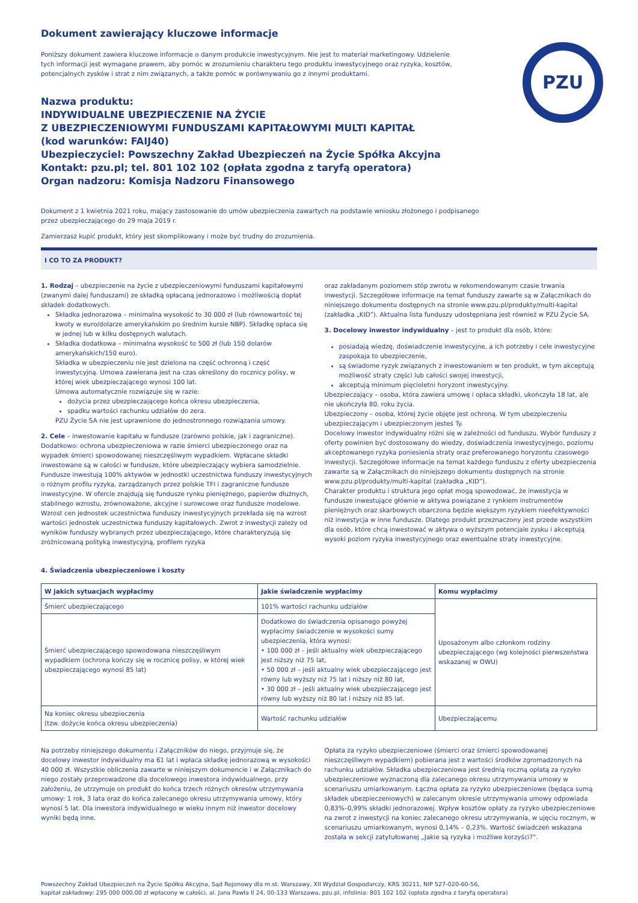Dokument zawierający kluczowe informacje
PZU
Poniższy dokument zawiera kluczowe informacje o danym produkcie inwestycyjnym. Nie jest to materiał marketingowy. Udzielenie tych informacji jest wymagane prawem, aby pomóc w zrozumieniu charakteru tego produktu inwestycyjnego oraz ryzyka, kosztów, potencjalnych zysków i strat z nim związanych, a także pomóc w porównywaniu go z innymi produktami.
Nazwa produktu:
INDYWIDUALNE UBEZPIECZENIE NA ŻYCIE
Z UBEZPIECZENIOWYMI FUNDUSZAMI KAPITAŁOWYMI MULTI KAPITAŁ
(kod warunków: FAIJ40)
Ubezpieczyciel: Powszechny Zakład Ubezpieczeń na Życie Spółka Akcyjna
Kontakt: pzu.pl; tel. 801 102 102 (opłata zgodna z taryfą operatora)
Organ nadzoru: Komisja Nadzoru Finansowego
Dokument z 1 kwietnia 2021 roku, mający zastosowanie do umów ubezpieczenia zawartych na podstawie wniosku złożonego i podpisanego
przez ubezpieczającego do 29 maja 2019 r.
Zamierzasz kupić produkt, który jest skomplikowany i może być trudny do zrozumienia.
I CO TO ZA PRODUKT?
1. Rodzaj – ubezpieczenie na życie z ubezpieczeniowymi funduszami kapitałowymi (zwanymi dalej funduszami) ze składką opłacaną jednorazowo i możliwością dopłat składek dodatkowych.
Składka jednorazowa – minimalna wysokość to 30 000 zł (lub równowartość tej kwoty w euro/dolarze amerykańskim po średnim kursie NBP). Składkę opłaca się w jednej lub w kilku dostępnych walutach.
Składka dodatkowa – minimalna wysokość to 500 zł (lub 150 dolarów amerykańskich/150 euro).
Składka w ubezpieczeniu nie jest dzielona na część ochronną i część inwestycyjną. Umowa zawierana jest na czas określony do rocznicy polisy, w której wiek ubezpieczającego wynosi 100 lat.
Umowa automatycznie rozwiązuje się w razie:
dożycia przez ubezpieczającego końca okresu ubezpieczenia,
spadku wartości rachunku udziałów do zera.
PZU Życie SA nie jest uprawnione do jednostronnego rozwiązania umowy.
2. Cele – inwestowanie kapitału w fundusze (zarówno polskie, jak i zagraniczne). Dodatkowo: ochrona ubezpieczeniowa w razie śmierci ubezpieczonego oraz na wypadek śmierci spowodowanej nieszczęśliwym wypadkiem. Wpłacane składki inwestowane są w całości w fundusze, które ubezpieczający wybiera samodzielnie. Fundusze inwestują 100% aktywów w jednostki uczestnictwa funduszy inwestycyjnych o różnym profilu ryzyka, zarządzanych przez polskie TFI i zagraniczne fundusze inwestycyjne. W ofercie znajdują się fundusze rynku pieniężnego, papierów dłużnych, stabilnego wzrostu, zrównoważone, akcyjne i surowcowe oraz fundusze modelowe. Wzrost cen jednostek uczestnictwa funduszy inwestycyjnych przekłada się na wzrost wartości jednostek uczestnictwa funduszy kapitałowych. Zwrot z inwestycji zależy od wyników funduszy wybranych przez ubezpieczającego, które charakteryzują się zróżnicowaną polityką inwestycyjną, profilem ryzyka
oraz zakładanym poziomem stóp zwrotu w rekomendowanym czasie trwania inwestycji. Szczegółowe informacje na temat funduszy zawarte są w Załącznikach do niniejszego dokumentu dostępnych na stronie www.pzu.pl/produkty/multi-kapital (zakładka „KID”). Aktualna lista funduszy udostępniana jest również w PZU Życie SA.
3. Docelowy inwestor indywidualny – jest to produkt dla osób, które:
posiadają wiedzę, doświadczenie inwestycyjne, a ich potrzeby i cele inwestycyjne zaspokaja to ubezpieczenie,
są świadome ryzyk związanych z inwestowaniem w ten produkt, w tym akceptują możliwość straty części lub całości swojej inwestycji,
akceptują minimum pięcioletni horyzont inwestycyjny.
Ubezpieczający – osoba, która zawiera umowę i opłaca składki, ukończyła 18 lat, ale nie ukończyła 80. roku życia.
Ubezpieczony – osoba, której życie objęte jest ochroną. W tym ubezpieczeniu ubezpieczającym i ubezpieczonym jesteś Ty.
Docelowy inwestor indywidualny różni się w zależności od funduszu. Wybór funduszy z oferty powinien być dostosowany do wiedzy, doświadczenia inwestycyjnego, poziomu akceptowanego ryzyka poniesienia straty oraz preferowanego horyzontu czasowego inwestycji. Szczegółowe informacje na temat każdego funduszu z oferty ubezpieczenia zawarte są w Załącznikach do niniejszego dokumentu dostępnych na stronie www.pzu.pl/produkty/multi-kapital (zakładka „KID”).
Charakter produktu i struktura jego opłat mogą spowodować, że inwestycja w fundusze inwestujące głównie w aktywa powiązane z rynkiem instrumentów pieniężnych oraz skarbowych obarczona będzie większym ryzykiem nieefektywności niż inwestycja w inne fundusze. Dlatego produkt przeznaczony jest przede wszystkim dla osób, które chcą inwestować w aktywa o wyższym potencjale zysku i akceptują wysoki poziom ryzyka inwestycyjnego oraz ewentualne straty inwestycyjne.
4. Świadczenia ubezpieczeniowe i koszty
| W jakich sytuacjach wypłacimy | Jakie świadczenie wypłacimy | Komu wypłacimy |
| --- | --- | --- |
| Śmierć ubezpieczającego | 101% wartości rachunku udziałów | Uposażonym albo członkom rodziny ubezpieczającego (wg kolejności pierwszeństwa wskazanej w OWU) |
| Śmierć ubezpieczającego spowodowana nieszczęśliwym wypadkiem (ochrona kończy się w rocznicę polisy, w której wiek ubezpieczającego wynosi 85 lat) | Dodatkowo do świadczenia opisanego powyżej wypłacimy świadczenie w wysokości sumy ubezpieczenia, która wynosi: • 100 000 zł – jeśli aktualny wiek ubezpieczającego jest niższy niż 75 lat, • 50 000 zł – jeśli aktualny wiek ubezpieczającego jest równy lub wyższy niż 75 lat i niższy niż 80 lat, • 30 000 zł – jeśli aktualny wiek ubezpieczającego jest równy lub wyższy niż 80 lat i niższy niż 85 lat. | |
| Na koniec okresu ubezpieczenia (tzw. dożycie końca okresu ubezpieczenia) | Wartość rachunku udziałów | Ubezpieczającemu |
Na potrzeby niniejszego dokumentu i Załączników do niego, przyjmuje się, że docelowy inwestor indywidualny ma 61 lat i wpłaca składkę jednorazową w wysokości 40 000 zł. Wszystkie obliczenia zawarte w niniejszym dokumencie i w Załącznikach do niego zostały przeprowadzone dla docelowego inwestora indywidualnego, przy założeniu, że utrzymuje on produkt do końca trzech różnych okresów utrzymywania umowy: 1 rok, 3 lata oraz do końca zalecanego okresu utrzymywania umowy, który wynosi 5 lat. Dla inwestora indywidualnego w wieku innym niż inwestor docelowy wyniki będą inne.
Opłata za ryzyko ubezpieczeniowe (śmierci oraz śmierci spowodowanej nieszczęśliwym wypadkiem) pobierana jest z wartości środków zgromadzonych na rachunku udziałów. Składka ubezpieczeniowa jest średnią roczną opłatą za ryzyko ubezpieczeniowe wyznaczoną dla zalecanego okresu utrzymywania umowy w scenariuszu umiarkowanym. Łączna opłata za ryzyko ubezpieczeniowe (będąca sumą składek ubezpieczeniowych) w zalecanym okresie utrzymywania umowy odpowiada 0,83%–0,99% składki jednorazowej. Wpływ kosztów opłaty za ryzyko ubezpieczeniowe na zwrot z inwestycji na koniec zalecanego okresu utrzymywania, w ujęciu rocznym, w scenariuszu umiarkowanym, wynosi 0,14% – 0,23%. Wartość świadczeń wskazana została w sekcji zatytułowanej „Jakie są ryzyka i możliwe korzyści?”.
Powszechny Zakład Ubezpieczeń na Życie Spółka Akcyjna, Sąd Rejonowy dla m.st. Warszawy, XII Wydział Gospodarczy, KRS 30211, NIP 527-020-60-56,
kapitał zakładowy: 295 000 000,00 zł wpłacony w całości, al. Jana Pawła II 24, 00-133 Warszawa, pzu.pl, infolinia: 801 102 102 (opłata zgodna z taryfą operatora)